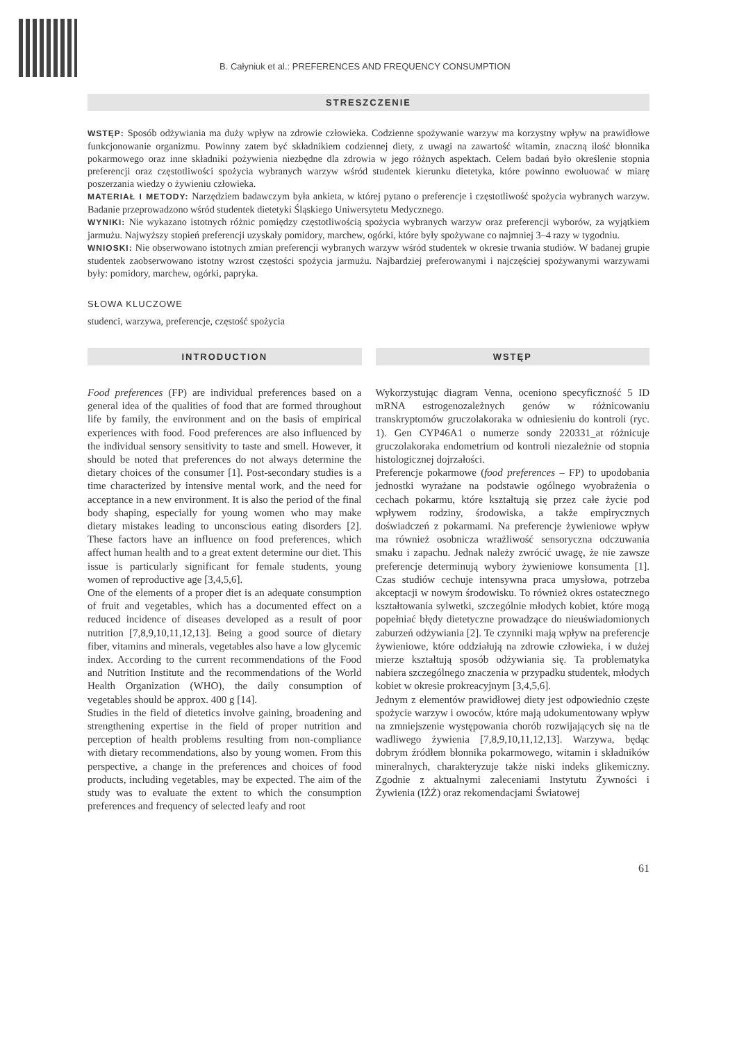B. Całyniuk et al.: PREFERENCES AND FREQUENCY CONSUMPTION
STRESZCZENIE
WSTĘP: Sposób odżywiania ma duży wpływ na zdrowie człowieka. Codzienne spożywanie warzyw ma korzystny wpływ na prawidłowe funkcjonowanie organizmu. Powinny zatem być składnikiem codziennej diety, z uwagi na zawartość witamin, znaczną ilość błonnika pokarmowego oraz inne składniki pożywienia niezbędne dla zdrowia w jego różnych aspektach. Celem badań było określenie stopnia preferencji oraz częstotliwości spożycia wybranych warzyw wśród studentek kierunku dietetyka, które powinno ewoluować w miarę poszerzania wiedzy o żywieniu człowieka.
MATERIAŁ I METODY: Narzędziem badawczym była ankieta, w której pytano o preferencje i częstotliwość spożycia wybranych warzyw. Badanie przeprowadzono wśród studentek dietetyki Śląskiego Uniwersytetu Medycznego.
WYNIKI: Nie wykazano istotnych różnic pomiędzy częstotliwością spożycia wybranych warzyw oraz preferencji wyborów, za wyjątkiem jarmużu. Najwyższy stopień preferencji uzyskały pomidory, marchew, ogórki, które były spożywane co najmniej 3–4 razy w tygodniu.
WNIOSKI: Nie obserwowano istotnych zmian preferencji wybranych warzyw wśród studentek w okresie trwania studiów. W badanej grupie studentek zaobserwowano istotny wzrost częstości spożycia jarmużu. Najbardziej preferowanymi i najczęściej spożywanymi warzywami były: pomidory, marchew, ogórki, papryka.
SŁOWA KLUCZOWE
studenci, warzywa, preferencje, częstość spożycia
INTRODUCTION
Food preferences (FP) are individual preferences based on a general idea of the qualities of food that are formed throughout life by family, the environment and on the basis of empirical experiences with food. Food preferences are also influenced by the individual sensory sensitivity to taste and smell. However, it should be noted that preferences do not always determine the dietary choices of the consumer [1]. Post-secondary studies is a time characterized by intensive mental work, and the need for acceptance in a new environment. It is also the period of the final body shaping, especially for young women who may make dietary mistakes leading to unconscious eating disorders [2]. These factors have an influence on food preferences, which affect human health and to a great extent determine our diet. This issue is particularly significant for female students, young women of reproductive age [3,4,5,6].
One of the elements of a proper diet is an adequate consumption of fruit and vegetables, which has a documented effect on a reduced incidence of diseases developed as a result of poor nutrition [7,8,9,10,11,12,13]. Being a good source of dietary fiber, vitamins and minerals, vegetables also have a low glycemic index. According to the current recommendations of the Food and Nutrition Institute and the recommendations of the World Health Organization (WHO), the daily consumption of vegetables should be approx. 400 g [14].
Studies in the field of dietetics involve gaining, broadening and strengthening expertise in the field of proper nutrition and perception of health problems resulting from non-compliance with dietary recommendations, also by young women. From this perspective, a change in the preferences and choices of food products, including vegetables, may be expected. The aim of the study was to evaluate the extent to which the consumption preferences and frequency of selected leafy and root
WSTĘP
Wykorzystując diagram Venna, oceniono specyficzność 5 ID mRNA estrogenozależnych genów w różnicowaniu transkryptomów gruczolakoraka w odniesieniu do kontroli (ryc. 1). Gen CYP46A1 o numerze sondy 220331_at różnicuje gruczolakoraka endometrium od kontroli niezależnie od stopnia histologicznej dojrzałości.
Preferencje pokarmowe (food preferences – FP) to upodobania jednostki wyrażane na podstawie ogólnego wyobrażenia o cechach pokarmu, które kształtują się przez całe życie pod wpływem rodziny, środowiska, a także empirycznych doświadczeń z pokarmami. Na preferencje żywieniowe wpływ ma również osobnicza wrażliwość sensoryczna odczuwania smaku i zapachu. Jednak należy zwrócić uwagę, że nie zawsze preferencje determinują wybory żywieniowe konsumenta [1]. Czas studiów cechuje intensywna praca umysłowa, potrzeba akceptacji w nowym środowisku. To również okres ostatecznego kształtowania sylwetki, szczególnie młodych kobiet, które mogą popełniać błędy dietetyczne prowadzące do nieuświadomionych zaburzeń odżywiania [2]. Te czynniki mają wpływ na preferencje żywieniowe, które oddziałują na zdrowie człowieka, i w dużej mierze kształtują sposób odżywiania się. Ta problematyka nabiera szczególnego znaczenia w przypadku studentek, młodych kobiet w okresie prokreacyjnym [3,4,5,6].
Jednym z elementów prawidłowej diety jest odpowiednio częste spożycie warzyw i owoców, które mają udokumentowany wpływ na zmniejszenie występowania chorób rozwijających się na tle wadliwego żywienia [7,8,9,10,11,12,13]. Warzywa, będąc dobrym źródłem błonnika pokarmowego, witamin i składników mineralnych, charakteryzuje także niski indeks glikemiczny. Zgodnie z aktualnymi zaleceniami Instytutu Żywności i Żywienia (IŻŻ) oraz rekomendacjami Światowej
61